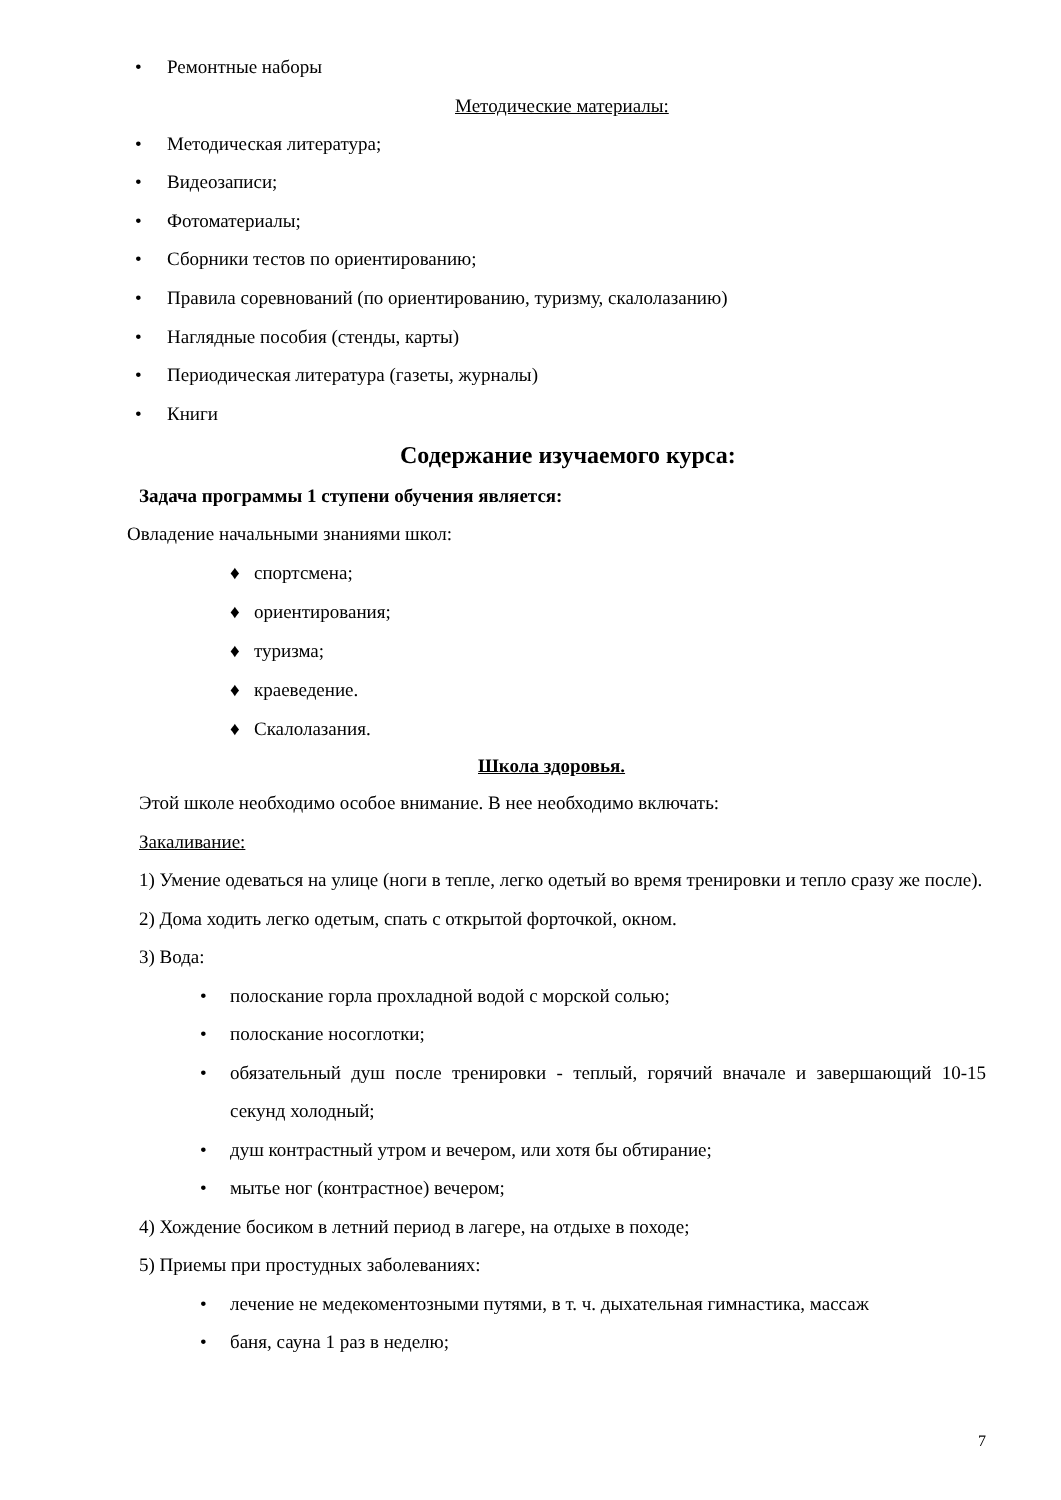• Ремонтные наборы
Методические материалы:
• Методическая литература;
• Видеозаписи;
• Фотоматериалы;
• Сборники тестов по ориентированию;
• Правила соревнований (по ориентированию, туризму, скалолазанию)
• Наглядные пособия (стенды, карты)
• Периодическая литература (газеты, журналы)
• Книги
Содержание изучаемого курса:
Задача программы 1 ступени обучения является:
Овладение начальными знаниями школ:
♦ спортсмена;
♦ ориентирования;
♦ туризма;
♦ краеведение.
♦ Скалолазания.
Школа здоровья.
Этой школе необходимо особое внимание. В нее необходимо включать:
Закаливание:
1) Умение одеваться на улице (ноги в тепле, легко одетый во время тренировки и тепло сразу же после).
2) Дома ходить легко одетым, спать с открытой форточкой, окном.
3) Вода:
• полоскание горла прохладной водой с морской солью;
• полоскание носоглотки;
• обязательный душ после тренировки - теплый, горячий вначале и завершающий 10-15 секунд холодный;
• душ контрастный утром и вечером, или хотя бы обтирание;
• мытье ног (контрастное) вечером;
4) Хождение босиком в летний период в лагере, на отдыхе в походе;
5) Приемы при простудных заболеваниях:
• лечение не медекоментозными путями, в т. ч. дыхательная гимнастика, массаж
• баня, сауна 1 раз в неделю;
7